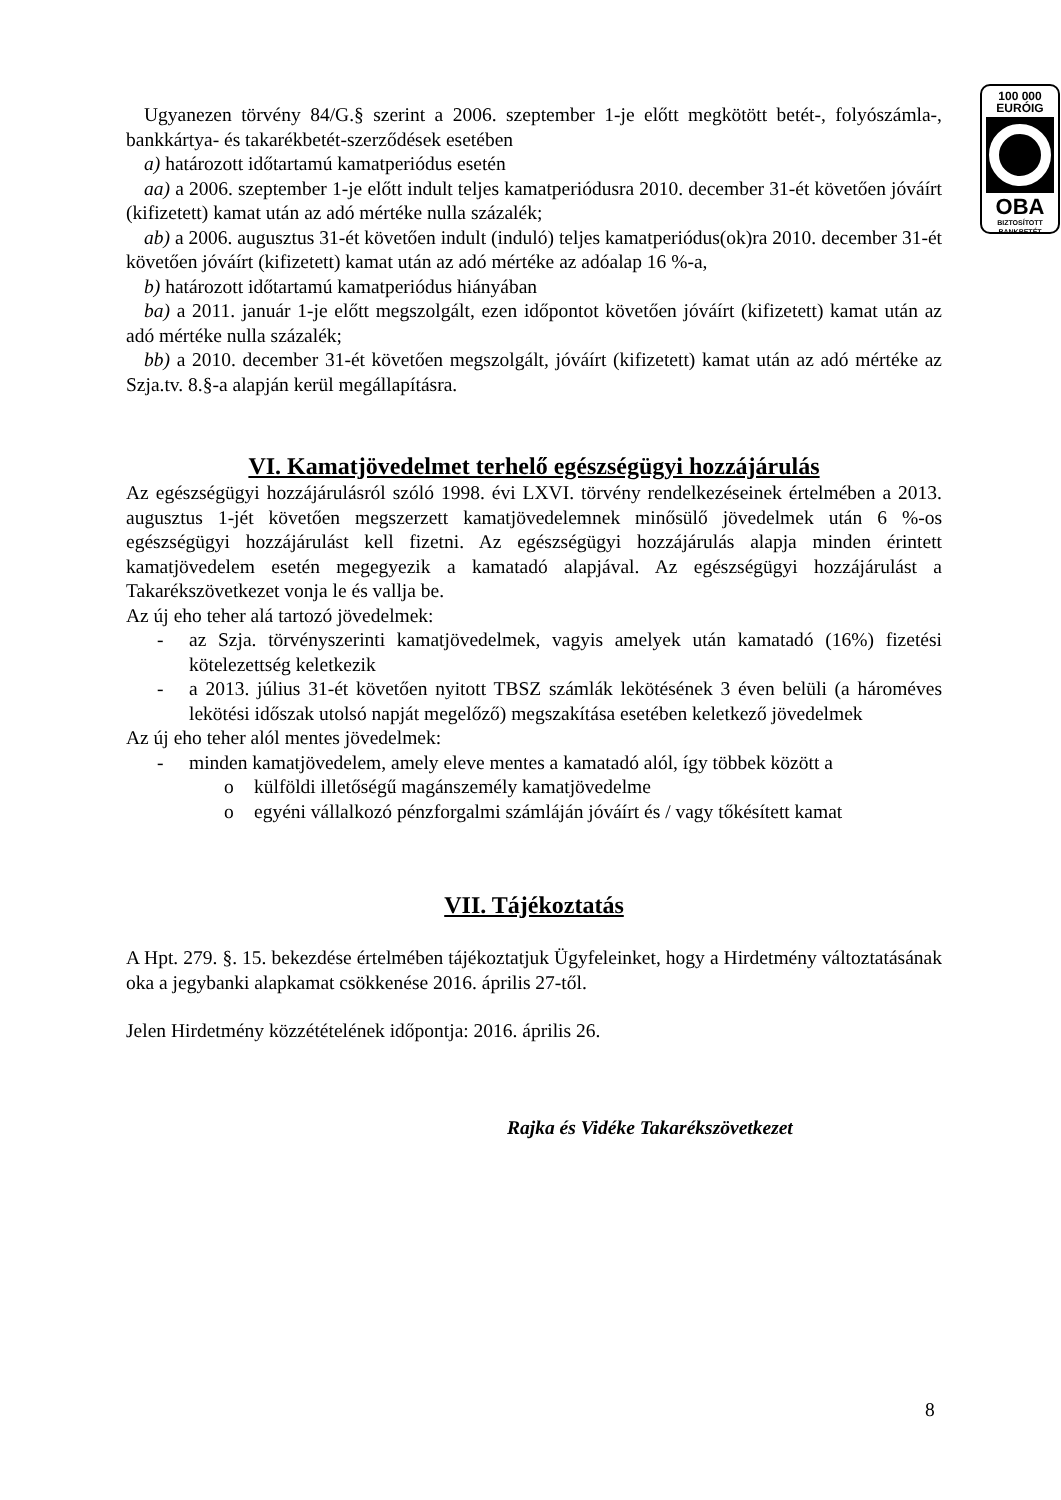100 000
EURÓIG
OBA
BIZTOSÍTOTT
BANKBETÉT
Ugyanezen törvény 84/G.§ szerint a 2006. szeptember 1-je előtt megkötött betét-, folyószámla-, bankkártya- és takarékbetét-szerződések esetében
a) határozott időtartamú kamatperiódus esetén
aa) a 2006. szeptember 1-je előtt indult teljes kamatperiódusra 2010. december 31-ét követően jóváírt (kifizetett) kamat után az adó mértéke nulla százalék;
ab) a 2006. augusztus 31-ét követően indult (induló) teljes kamatperiódus(ok)ra 2010. december 31-ét követően jóváírt (kifizetett) kamat után az adó mértéke az adóalap 16 %-a,
b) határozott időtartamú kamatperiódus hiányában
ba) a 2011. január 1-je előtt megszolgált, ezen időpontot követően jóváírt (kifizetett) kamat után az adó mértéke nulla százalék;
bb) a 2010. december 31-ét követően megszolgált, jóváírt (kifizetett) kamat után az adó mértéke az Szja.tv. 8.§-a alapján kerül megállapításra.
VI. Kamatjövedelmet terhelő egészségügyi hozzájárulás
Az egészségügyi hozzájárulásról szóló 1998. évi LXVI. törvény rendelkezéseinek értelmében a 2013. augusztus 1-jét követően megszerzett kamatjövedelemnek minősülő jövedelmek után 6 %-os egészségügyi hozzájárulást kell fizetni. Az egészségügyi hozzájárulás alapja minden érintett kamatjövedelem esetén megegyezik a kamatadó alapjával. Az egészségügyi hozzájárulást a Takarékszövetkezet vonja le és vallja be.
Az új eho teher alá tartozó jövedelmek:
- az Szja. törvényszerinti kamatjövedelmek, vagyis amelyek után kamatadó (16%) fizetési kötelezettség keletkezik
- a 2013. július 31-ét követően nyitott TBSZ számlák lekötésének 3 éven belüli (a hároméves lekötési időszak utolsó napját megelőző) megszakítása esetében keletkező jövedelmek
Az új eho teher alól mentes jövedelmek:
- minden kamatjövedelem, amely eleve mentes a kamatadó alól, így többek között a
o külföldi illetőségű magánszemély kamatjövedelme
o egyéni vállalkozó pénzforgalmi számláján jóváírt és / vagy tőkésített kamat
VII. Tájékoztatás
A Hpt. 279. §. 15. bekezdése értelmében tájékoztatjuk Ügyfeleinket, hogy a Hirdetmény változtatásának oka a jegybanki alapkamat csökkenése 2016. április 27-től.
Jelen Hirdetmény közzétételének időpontja: 2016. április 26.
Rajka és Vidéke Takarékszövetkezet
8